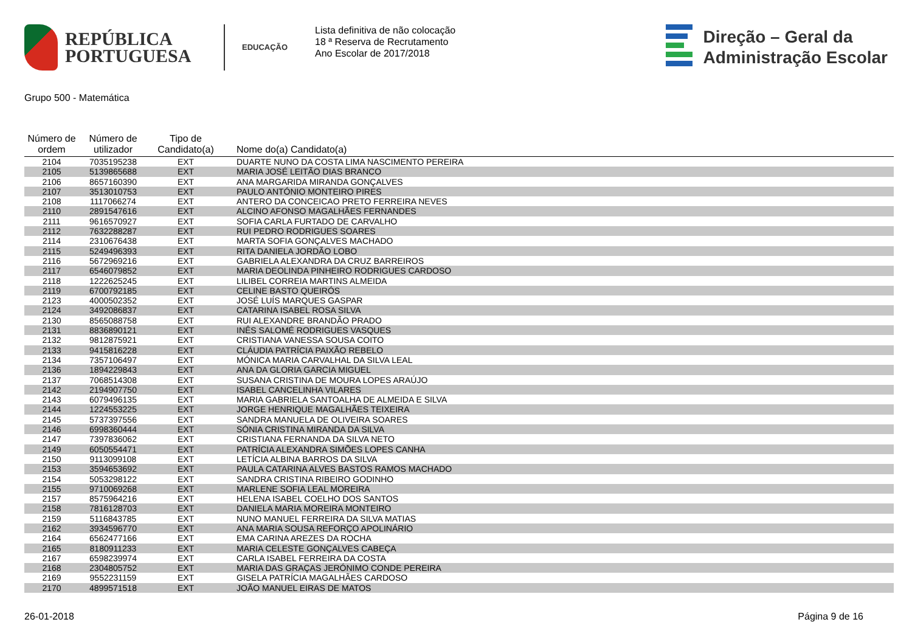REPÚBLICA
PORTUGUESA
EDUCAÇÃO
Lista definitiva de não colocação
18 ª Reserva de Recrutamento
Ano Escolar de 2017/2018
Direção – Geral da
Administração Escolar
Grupo 500 - Matemática
| Número de ordem | Número de utilizador | Tipo de Candidato(a) | Nome do(a) Candidato(a) |
| --- | --- | --- | --- |
| 2104 | 7035195238 | EXT | DUARTE NUNO DA COSTA LIMA NASCIMENTO PEREIRA |
| 2105 | 5139865688 | EXT | MARIA JOSÉ LEITÃO DIAS BRANCO |
| 2106 | 8657160390 | EXT | ANA MARGARIDA MIRANDA GONÇALVES |
| 2107 | 3513010753 | EXT | PAULO ANTÓNIO MONTEIRO PIRES |
| 2108 | 1117066274 | EXT | ANTERO DA CONCEICAO PRETO FERREIRA NEVES |
| 2110 | 2891547616 | EXT | ALCINO AFONSO MAGALHÃES FERNANDES |
| 2111 | 9616570927 | EXT | SOFIA CARLA FURTADO DE CARVALHO |
| 2112 | 7632288287 | EXT | RUI PEDRO RODRIGUES SOARES |
| 2114 | 2310676438 | EXT | MARTA SOFIA GONÇALVES MACHADO |
| 2115 | 5249496393 | EXT | RITA DANIELA JORDÃO LOBO |
| 2116 | 5672969216 | EXT | GABRIELA ALEXANDRA DA CRUZ BARREIROS |
| 2117 | 6546079852 | EXT | MARIA DEOLINDA PINHEIRO RODRIGUES CARDOSO |
| 2118 | 1222625245 | EXT | LILIBEL CORREIA MARTINS ALMEIDA |
| 2119 | 6700792185 | EXT | CELINE BASTO QUEIRÓS |
| 2123 | 4000502352 | EXT | JOSÉ LUÍS MARQUES GASPAR |
| 2124 | 3492086837 | EXT | CATARINA ISABEL ROSA SILVA |
| 2130 | 8565088758 | EXT | RUI ALEXANDRE BRANDÃO PRADO |
| 2131 | 8836890121 | EXT | INÊS SALOMÉ RODRIGUES VASQUES |
| 2132 | 9812875921 | EXT | CRISTIANA VANESSA SOUSA COITO |
| 2133 | 9415816228 | EXT | CLÁUDIA PATRÍCIA PAIXÃO REBELO |
| 2134 | 7357106497 | EXT | MÓNICA MARIA CARVALHAL DA SILVA LEAL |
| 2136 | 1894229843 | EXT | ANA DA GLORIA GARCIA MIGUEL |
| 2137 | 7068514308 | EXT | SUSANA CRISTINA DE MOURA LOPES ARAÚJO |
| 2142 | 2194907750 | EXT | ISABEL CANCELINHA VILARES |
| 2143 | 6079496135 | EXT | MARIA GABRIELA SANTOALHA DE ALMEIDA E SILVA |
| 2144 | 1224553225 | EXT | JORGE HENRIQUE MAGALHÃES TEIXEIRA |
| 2145 | 5737397556 | EXT | SANDRA MANUELA DE OLIVEIRA SOARES |
| 2146 | 6998360444 | EXT | SÓNIA CRISTINA MIRANDA DA SILVA |
| 2147 | 7397836062 | EXT | CRISTIANA FERNANDA DA SILVA NETO |
| 2149 | 6050554471 | EXT | PATRÍCIA ALEXANDRA SIMÕES LOPES CANHA |
| 2150 | 9113099108 | EXT | LETÍCIA ALBINA BARROS DA SILVA |
| 2153 | 3594653692 | EXT | PAULA CATARINA ALVES BASTOS RAMOS MACHADO |
| 2154 | 5053298122 | EXT | SANDRA CRISTINA RIBEIRO GODINHO |
| 2155 | 9710069268 | EXT | MARLENE SOFIA LEAL MOREIRA |
| 2157 | 8575964216 | EXT | HELENA ISABEL COELHO DOS SANTOS |
| 2158 | 7816128703 | EXT | DANIELA MARIA MOREIRA MONTEIRO |
| 2159 | 5116843785 | EXT | NUNO MANUEL FERREIRA DA SILVA MATIAS |
| 2162 | 3934596770 | EXT | ANA MARIA SOUSA REFORÇO APOLINÁRIO |
| 2164 | 6562477166 | EXT | EMA CARINA AREZES DA ROCHA |
| 2165 | 8180911233 | EXT | MARIA CELESTE GONÇALVES CABEÇA |
| 2167 | 6598239974 | EXT | CARLA ISABEL FERREIRA DA COSTA |
| 2168 | 2304805752 | EXT | MARIA DAS GRAÇAS JERÓNIMO CONDE PEREIRA |
| 2169 | 9552231159 | EXT | GISELA PATRÍCIA MAGALHÃES CARDOSO |
| 2170 | 4899571518 | EXT | JOÃO MANUEL EIRAS DE MATOS |
26-01-2018 Página 9 de 16